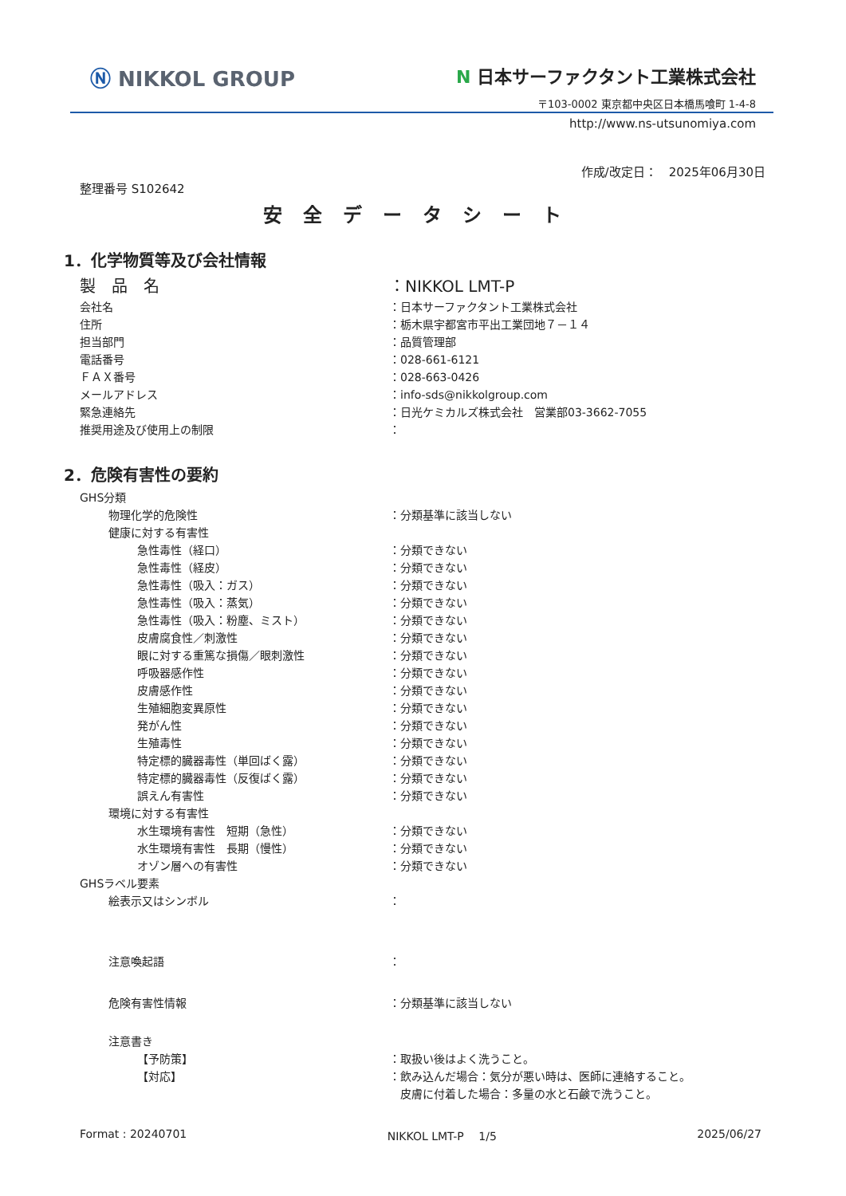Ⓝ NIKKOL GROUP N 日本サーファクタント工業株式会社
〒103-0002 東京都中央区日本橋馬喰町 1-4-8
http://www.ns-utsunomiya.com
作成/改定日：　2025年06月30日
整理番号 S102642
安全データシート
1．化学物質等及び会社情報
製　品　名 ：NIKKOL LMT-P
会社名 ：日本サーファクタント工業株式会社
住所 ：栃木県宇都宮市平出工業団地７－１４
担当部門 ：品質管理部
電話番号 ：028-661-6121
ＦＡＸ番号 ：028-663-0426
メールアドレス ：info-sds@nikkolgroup.com
緊急連絡先 ：日光ケミカルズ株式会社　営業部03-3662-7055
推奨用途及び使用上の制限 ：
2．危険有害性の要約
GHS分類
物理化学的危険性 ：分類基準に該当しない
健康に対する有害性
急性毒性（経口） ：分類できない
急性毒性（経皮） ：分類できない
急性毒性（吸入：ガス） ：分類できない
急性毒性（吸入：蒸気） ：分類できない
急性毒性（吸入：粉塵、ミスト） ：分類できない
皮膚腐食性／刺激性 ：分類できない
眼に対する重篤な損傷／眼刺激性 ：分類できない
呼吸器感作性 ：分類できない
皮膚感作性 ：分類できない
生殖細胞変異原性 ：分類できない
発がん性 ：分類できない
生殖毒性 ：分類できない
特定標的臓器毒性（単回ばく露） ：分類できない
特定標的臓器毒性（反復ばく露） ：分類できない
誤えん有害性 ：分類できない
環境に対する有害性
水生環境有害性　短期（急性） ：分類できない
水生環境有害性　長期（慢性） ：分類できない
オゾン層への有害性 ：分類できない
GHSラベル要素
絵表示又はシンボル ：
注意喚起語 ：
危険有害性情報 ：分類基準に該当しない
注意書き
【予防策】 ：取扱い後はよく洗うこと。
【対応】 ：飲み込んだ場合：気分が悪い時は、医師に連絡すること。
　皮膚に付着した場合：多量の水と石鹸で洗うこと。
Format : 20240701 NIKKOL LMT-P　 1/5 2025/06/27